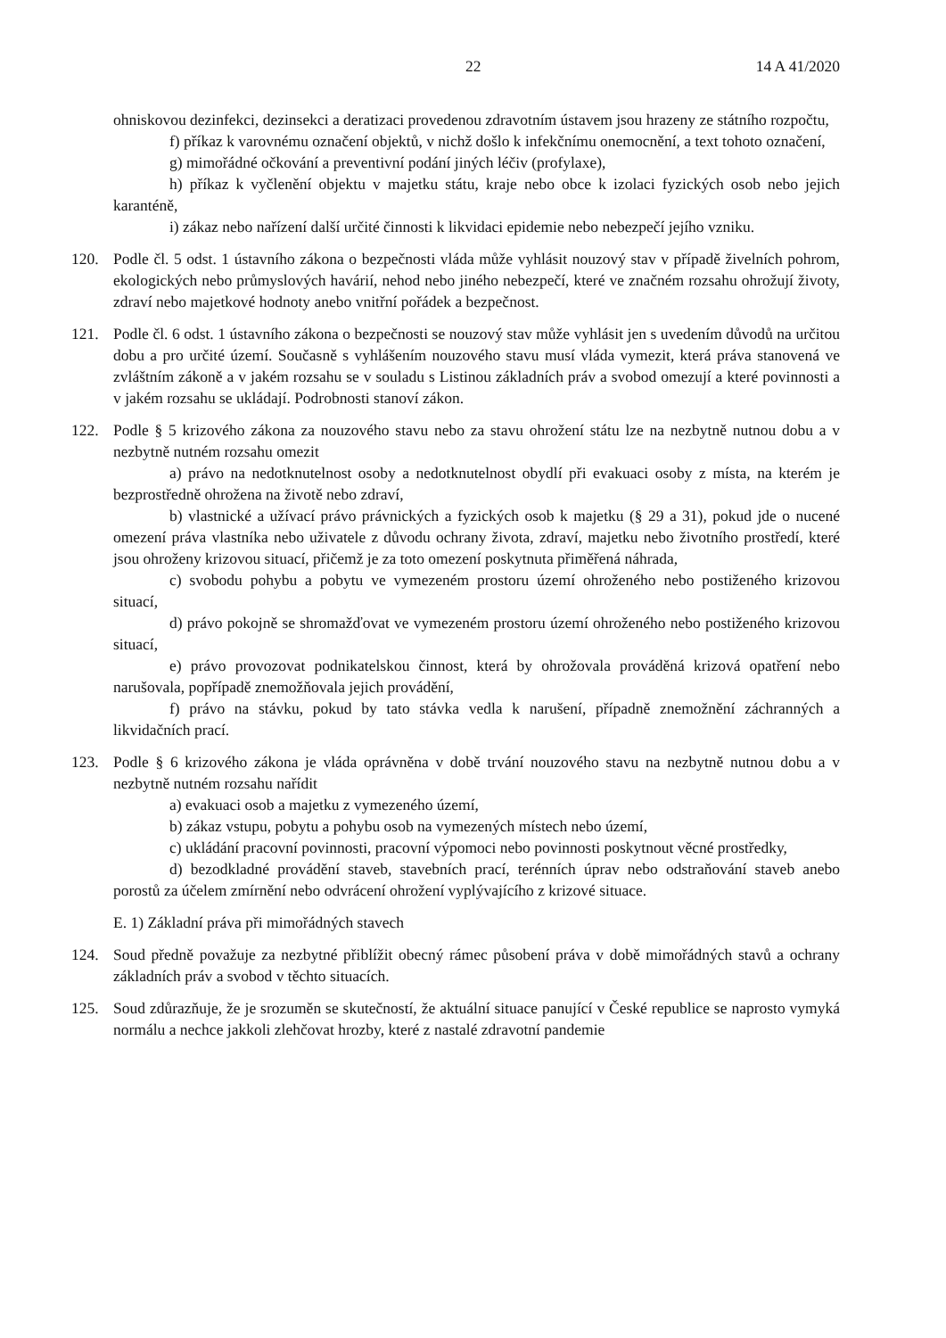22 14 A 41/2020
ohniskovou dezinfekci, dezinsekci a deratizaci provedenou zdravotním ústavem jsou hrazeny ze státního rozpočtu,
f) příkaz k varovnému označení objektů, v nichž došlo k infekčnímu onemocnění, a text tohoto označení,
g) mimořádné očkování a preventivní podání jiných léčiv (profylaxe),
h) příkaz k vyčlenění objektu v majetku státu, kraje nebo obce k izolaci fyzických osob nebo jejich karanténě,
i) zákaz nebo nařízení další určité činnosti k likvidaci epidemie nebo nebezpečí jejího vzniku.
120. Podle čl. 5 odst. 1 ústavního zákona o bezpečnosti vláda může vyhlásit nouzový stav v případě živelních pohrom, ekologických nebo průmyslových havárií, nehod nebo jiného nebezpečí, které ve značném rozsahu ohrožují životy, zdraví nebo majetkové hodnoty anebo vnitřní pořádek a bezpečnost.
121. Podle čl. 6 odst. 1 ústavního zákona o bezpečnosti se nouzový stav může vyhlásit jen s uvedením důvodů na určitou dobu a pro určité území. Současně s vyhlášením nouzového stavu musí vláda vymezit, která práva stanovená ve zvláštním zákoně a v jakém rozsahu se v souladu s Listinou základních práv a svobod omezují a které povinnosti a v jakém rozsahu se ukládají. Podrobnosti stanoví zákon.
122. Podle § 5 krizového zákona za nouzového stavu nebo za stavu ohrožení státu lze na nezbytně nutnou dobu a v nezbytně nutném rozsahu omezit
a) právo na nedotknutelnost osoby a nedotknutelnost obydlí při evakuaci osoby z místa, na kterém je bezprostředně ohrožena na životě nebo zdraví,
b) vlastnické a užívací právo právnických a fyzických osob k majetku (§ 29 a 31), pokud jde o nucené omezení práva vlastníka nebo uživatele z důvodu ochrany života, zdraví, majetku nebo životního prostředí, které jsou ohroženy krizovou situací, přičemž je za toto omezení poskytnuta přiměřená náhrada,
c) svobodu pohybu a pobytu ve vymezeném prostoru území ohroženého nebo postiženého krizovou situací,
d) právo pokojně se shromažďovat ve vymezeném prostoru území ohroženého nebo postiženého krizovou situací,
e) právo provozovat podnikatelskou činnost, která by ohrožovala prováděná krizová opatření nebo narušovala, popřípadě znemožňovala jejich provádění,
f) právo na stávku, pokud by tato stávka vedla k narušení, případně znemožnění záchranných a likvidačních prací.
123. Podle § 6 krizového zákona je vláda oprávněna v době trvání nouzového stavu na nezbytně nutnou dobu a v nezbytně nutném rozsahu nařídit
a) evakuaci osob a majetku z vymezeného území,
b) zákaz vstupu, pobytu a pohybu osob na vymezených místech nebo území,
c) ukládání pracovní povinnosti, pracovní výpomoci nebo povinnosti poskytnout věcné prostředky,
d) bezodkladné provádění staveb, stavebních prací, terénních úprav nebo odstraňování staveb anebo porostů za účelem zmírnění nebo odvrácení ohrožení vyplývajícího z krizové situace.
E. 1) Základní práva při mimořádných stavech
124. Soud předně považuje za nezbytné přiblížit obecný rámec působení práva v době mimořádných stavů a ochrany základních práv a svobod v těchto situacích.
125. Soud zdůrazňuje, že je srozuměn se skutečností, že aktuální situace panující v České republice se naprosto vymyká normálu a nechce jakkoli zlehčovat hrozby, které z nastalé zdravotní pandemie